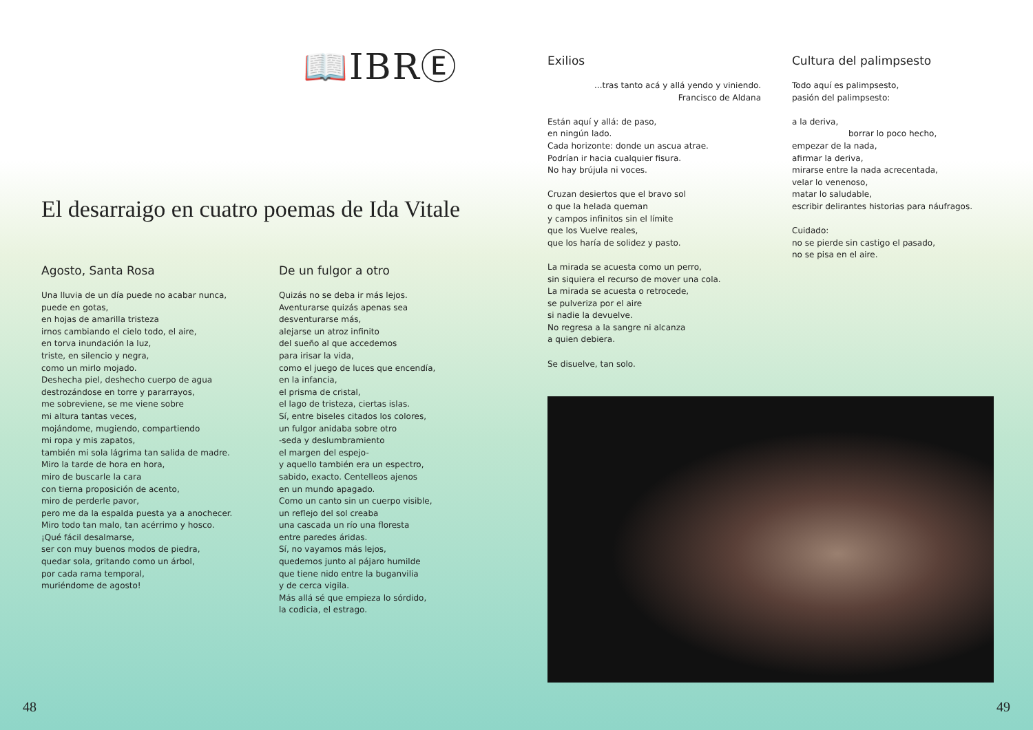📖IBRⒺ
El desarraigo en cuatro poemas de Ida Vitale
Agosto, Santa Rosa
Una lluvia de un día puede no acabar nunca, puede en gotas, en hojas de amarilla tristeza irnos cambiando el cielo todo, el aire, en torva inundación la luz, triste, en silencio y negra, como un mirlo mojado. Deshecha piel, deshecho cuerpo de agua destrozándose en torre y pararrayos, me sobreviene, se me viene sobre mi altura tantas veces, mojándome, mugiendo, compartiendo mi ropa y mis zapatos, también mi sola lágrima tan salida de madre. Miro la tarde de hora en hora, miro de buscarle la cara con tierna proposición de acento, miro de perderle pavor, pero me da la espalda puesta ya a anochecer. Miro todo tan malo, tan acérrimo y hosco. ¡Qué fácil desalmarse, ser con muy buenos modos de piedra, quedar sola, gritando como un árbol, por cada rama temporal, muriéndome de agosto!
De un fulgor a otro
Quizás no se deba ir más lejos. Aventurarse quizás apenas sea desventurarse más, alejarse un atroz infinito del sueño al que accedemos para irisar la vida, como el juego de luces que encendía, en la infancia, el prisma de cristal, el lago de tristeza, ciertas islas. Sí, entre biseles citados los colores, un fulgor anidaba sobre otro -seda y deslumbramiento el margen del espejo- y aquello también era un espectro, sabido, exacto. Centelleos ajenos en un mundo apagado. Como un canto sin un cuerpo visible, un reflejo del sol creaba una cascada un río una floresta entre paredes áridas. Sí, no vayamos más lejos, quedemos junto al pájaro humilde que tiene nido entre la buganvilia y de cerca vigila. Más allá sé que empieza lo sórdido, la codicia, el estrago.
48
Exilios
...tras tanto acá y allá yendo y viniendo. Francisco de Aldana
Están aquí y allá: de paso, en ningún lado. Cada horizonte: donde un ascua atrae. Podrían ir hacia cualquier fisura. No hay brújula ni voces.
Cruzan desiertos que el bravo sol o que la helada queman y campos infinitos sin el límite que los Vuelve reales, que los haría de solidez y pasto.
La mirada se acuesta como un perro, sin siquiera el recurso de mover una cola. La mirada se acuesta o retrocede, se pulveriza por el aire si nadie la devuelve. No regresa a la sangre ni alcanza a quien debiera.
Se disuelve, tan solo.
Cultura del palimpsesto
Todo aquí es palimpsesto, pasión del palimpsesto:
a la deriva, borrar lo poco hecho, empezar de la nada, afirmar la deriva, mirarse entre la nada acrecentada, velar lo venenoso, matar lo saludable, escribir delirantes historias para náufragos.
Cuidado: no se pierde sin castigo el pasado, no se pisa en el aire.
49